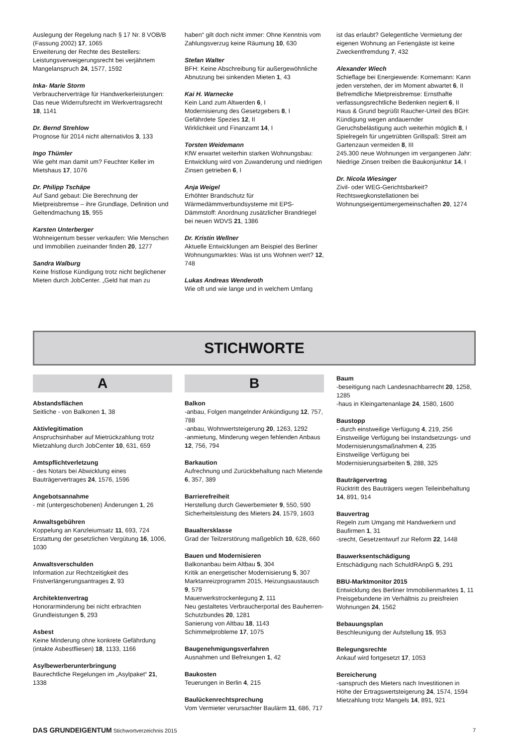Auslegung der Regelung nach § 17 Nr. 8 VOB/B (Fassung 2002) 17, 1065
Erweiterung der Rechte des Bestellers: Leistungsverweigerungsrecht bei verjährtem Mangelanspruch 24, 1577, 1592
Inka- Marie Storm
Verbraucherverträge für Handwerkerleistungen: Das neue Widerrufsrecht im Werkvertragsrecht 18, 1141
Dr. Bernd Strehlow
Prognose für 2014 nicht alternativlos 3, 133
Ingo Thümler
Wie geht man damit um? Feuchter Keller im Mietshaus 17, 1076
Dr. Philipp Tschäpe
Auf Sand gebaut: Die Berechnung der Mietpreisbremse – ihre Grundlage, Definition und Geltendmachung 15, 955
Karsten Unterberger
Wohneigentum besser verkaufen: Wie Menschen und Immobilien zueinander finden 20, 1277
Sandra Walburg
Keine fristlose Kündigung trotz nicht beglichener Mieten durch JobCenter. „Geld hat man zu
haben“ gilt doch nicht immer: Ohne Kenntnis vom Zahlungsverzug keine Räumung 10, 630
Stefan Walter
BFH: Keine Abschreibung für außergewöhnliche Abnutzung bei sinkenden Mieten 1, 43
Kai H. Warnecke
Kein Land zum Altwerden 6, I
Modernisierung des Gesetzgebers 8, I
Gefährdete Spezies 12, II
Wirklichkeit und Finanzamt 14, I
Torsten Weidemann
KfW erwartet weiterhin starken Wohnungsbau: Entwicklung wird von Zuwanderung und niedrigen Zinsen getrieben 6, I
Anja Weigel
Erhöhter Brandschutz für Wärmedämmverbundsysteme mit EPS-Dämmstoff: Anordnung zusätzlicher Brandriegel bei neuen WDVS 21, 1386
Dr. Kristin Wellner
Aktuelle Entwicklungen am Beispiel des Berliner Wohnungsmarktes: Was ist uns Wohnen wert? 12, 748
Lukas Andreas Wenderoth
Wie oft und wie lange und in welchem Umfang
ist das erlaubt? Gelegentliche Vermietung der eigenen Wohnung an Feriengäste ist keine Zweckentfremdung 7, 432
Alexander Wiech
Schieflage bei Energiewende: Kornemann: Kann jeden verstehen, der im Moment abwartet 6, II
Befremdliche Mietpreisbremse: Ernsthafte verfassungsrechtliche Bedenken negiert 6, II
Haus & Grund begrüßt Raucher-Urteil des BGH: Kündigung wegen andauernder Geruchsbelästigung auch weiterhin möglich 8, I
Spielregeln für ungetrübten Grillspaß: Streit am Gartenzaun vermeiden 8, III
245.300 neue Wohnungen im vergangenen Jahr: Niedrige Zinsen treiben die Baukonjunktur 14, I
Dr. Nicola Wiesinger
Zivil- oder WEG-Gerichtsbarkeit? Rechtswegkonstellationen bei Wohnungseigentümergemeinschaften 20, 1274
STICHWORTE
A
Abstandsflächen
Seitliche - von Balkonen 1, 38
Aktivlegitimation
Anspruchsinhaber auf Mietrückzahlung trotz Mietzahlung durch JobCenter 10, 631, 659
Amtspflichtverletzung
- des Notars bei Abwicklung eines Bauträgervertrages 24, 1576, 1596
Angebotsannahme
- mit (untergeschobenen) Änderungen 1, 26
Anwaltsgebühren
Koppelung an Kanzleiumsatz 11, 693, 724
Erstattung der gesetzlichen Vergütung 16, 1006, 1030
Anwaltsverschulden
Information zur Rechtzeitigkeit des Fristverlängerungsantrages 2, 93
Architektenvertrag
Honorarminderung bei nicht erbrachten Grundleistungen 5, 293
Asbest
Keine Minderung ohne konkrete Gefährdung (intakte Asbestfliesen) 18, 1133, 1166
Asylbewerberunterbringung
Baurechtliche Regelungen im „Asylpaket“ 21, 1338
B
Balkon
-anbau, Folgen mangelnder Ankündigung 12, 757, 788
-anbau, Wohnwertsteigerung 20, 1263, 1292
-anmietung, Minderung wegen fehlenden Anbaus 12, 756, 794
Barkaution
Aufrechnung und Zurückbehaltung nach Mietende 6, 357, 389
Barrierefreiheit
Herstellung durch Gewerbemieter 9, 550, 590
Sicherheitsleistung des Mieters 24, 1579, 1603
Baualtersklasse
Grad der Teilzerstörung maßgeblich 10, 628, 660
Bauen und Modernisieren
Balkonanbau beim Altbau 5, 304
Kritik an energetischer Modernisierung 5, 307
Marktanreizprogramm 2015, Heizungsaustausch 9, 579
Mauerwerkstrockenlegung 2, 111
Neu gestaltetes Verbraucherportal des Bauherren-Schutzbundes 20, 1281
Sanierung von Altbau 18, 1143
Schimmelprobleme 17, 1075
Baugenehmigungsverfahren
Ausnahmen und Befreiungen 1, 42
Baukosten
Teuerungen in Berlin 4, 215
Baulückenrechtsprechung
Vom Vermieter verursachter Baulärm 11, 686, 717
Baum
-beseitigung nach Landesnachbarrecht 20, 1258, 1285
-haus in Kleingartenanlage 24, 1580, 1600
Baustopp
- durch einstweilige Verfügung 4, 219, 256
Einstweilige Verfügung bei Instandsetzungs- und Modernisierungsmaßnahmen 4, 235
Einstweilige Verfügung bei Modernisierungsarbeiten 5, 288, 325
Bauträgervertrag
Rücktritt des Bauträgers wegen Teileinbehaltung 14, 891, 914
Bauvertrag
Regeln zum Umgang mit Handwerkern und Baufirmen 1, 31
-srecht, Gesetzentwurf zur Reform 22, 1448
Bauwerksentschädigung
Entschädigung nach SchuldRAnpG 5, 291
BBU-Marktmonitor 2015
Entwicklung des Berliner Immobilienmarktes 1, 11
Preisgebundene im Verhältnis zu preisfreien Wohnungen 24, 1562
Bebauungsplan
Beschleunigung der Aufstellung 15, 953
Belegungsrechte
Ankauf wird fortgesetzt 17, 1053
Bereicherung
-sanspruch des Mieters nach Investitionen in Höhe der Ertragswertsteigerung 24, 1574, 1594
Mietzahlung trotz Mangels 14, 891, 921
DAS GRUNDEIGENTUM Stichwortverzeichnis 2015
7